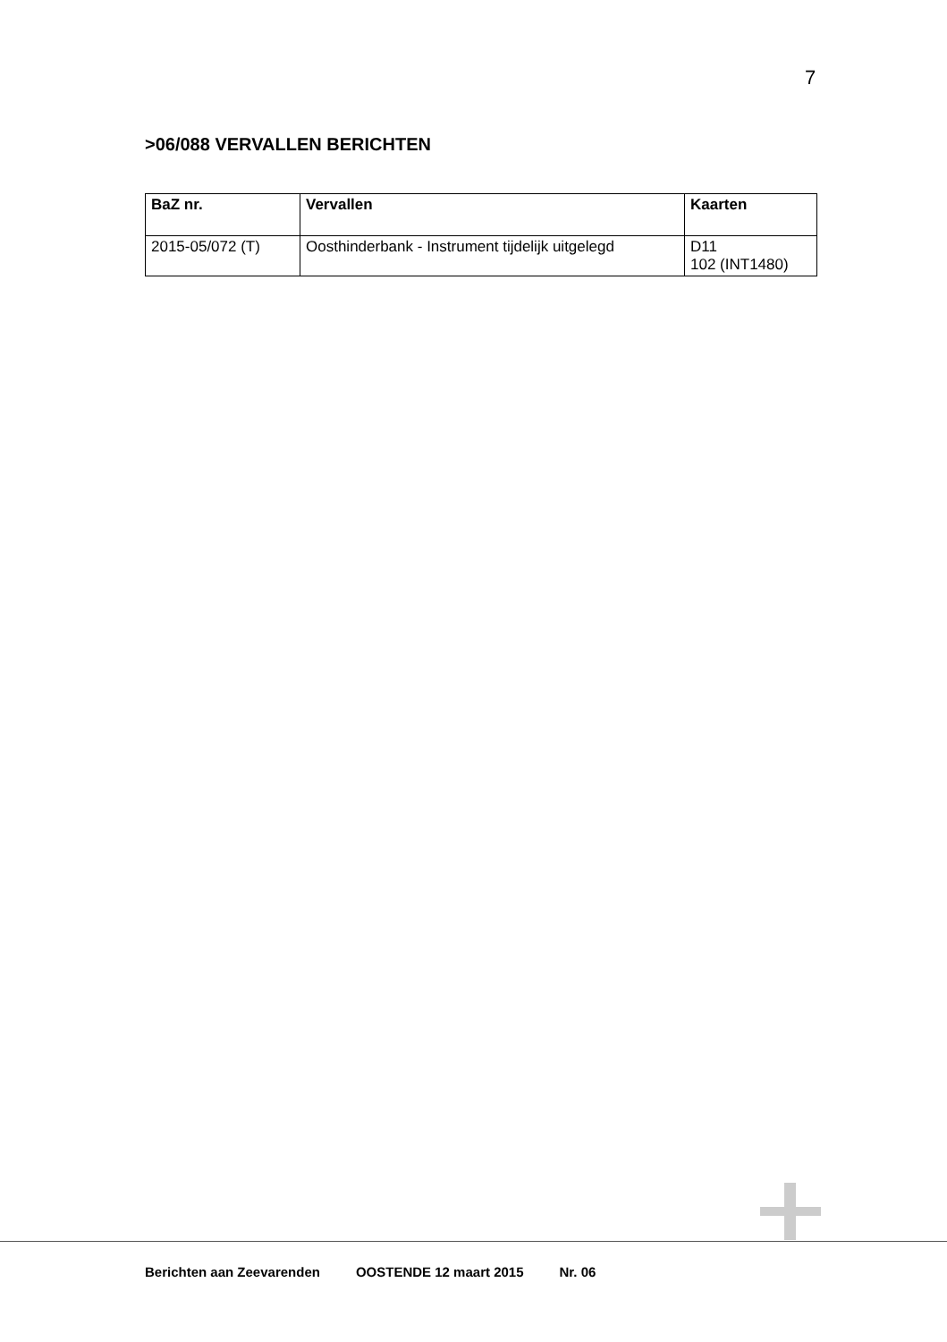7
>06/088 VERVALLEN BERICHTEN
| BaZ nr. | Vervallen | Kaarten |
| --- | --- | --- |
| 2015-05/072 (T) | Oosthinderbank - Instrument tijdelijk uitgelegd | D11 102 (INT1480) |
Berichten aan Zeevarenden OOSTENDE 12 maart 2015 Nr. 06